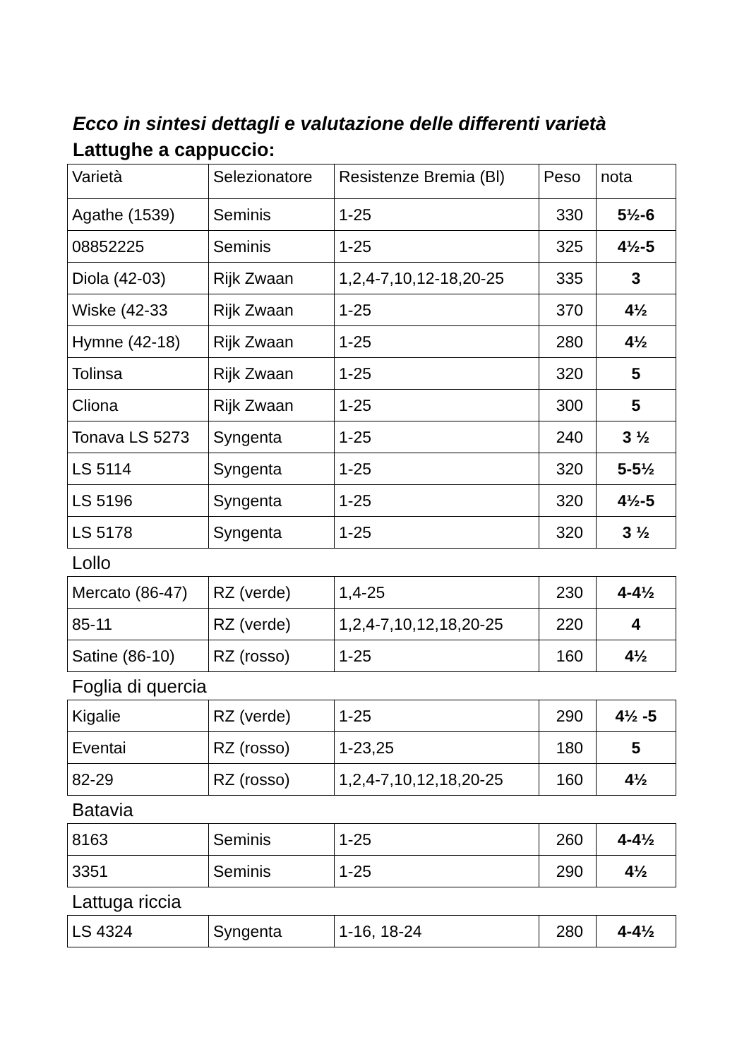Ecco in sintesi dettagli e valutazione delle differenti varietà
Lattughe a cappuccio:
| Varietà | Selezionatore | Resistenze Bremia (Bl) | Peso | nota |
| --- | --- | --- | --- | --- |
| Agathe (1539) | Seminis | 1-25 | 330 | 5½-6 |
| 08852225 | Seminis | 1-25 | 325 | 4½-5 |
| Diola (42-03) | Rijk Zwaan | 1,2,4-7,10,12-18,20-25 | 335 | 3 |
| Wiske (42-33 | Rijk Zwaan | 1-25 | 370 | 4½ |
| Hymne (42-18) | Rijk Zwaan | 1-25 | 280 | 4½ |
| Tolinsa | Rijk Zwaan | 1-25 | 320 | 5 |
| Cliona | Rijk Zwaan | 1-25 | 300 | 5 |
| Tonava LS 5273 | Syngenta | 1-25 | 240 | 3 ½ |
| LS 5114 | Syngenta | 1-25 | 320 | 5-5½ |
| LS 5196 | Syngenta | 1-25 | 320 | 4½-5 |
| LS 5178 | Syngenta | 1-25 | 320 | 3 ½ |
Lollo
| Mercato (86-47) | RZ (verde) | 1,4-25 | 230 | 4-4½ |
| 85-11 | RZ (verde) | 1,2,4-7,10,12,18,20-25 | 220 | 4 |
| Satine (86-10) | RZ (rosso) | 1-25 | 160 | 4½ |
Foglia di quercia
| Kigalie | RZ (verde) | 1-25 | 290 | 4½ -5 |
| Eventai | RZ (rosso) | 1-23,25 | 180 | 5 |
| 82-29 | RZ (rosso) | 1,2,4-7,10,12,18,20-25 | 160 | 4½ |
Batavia
| 8163 | Seminis | 1-25 | 260 | 4-4½ |
| 3351 | Seminis | 1-25 | 290 | 4½ |
Lattuga riccia
| LS 4324 | Syngenta | 1-16, 18-24 | 280 | 4-4½ |